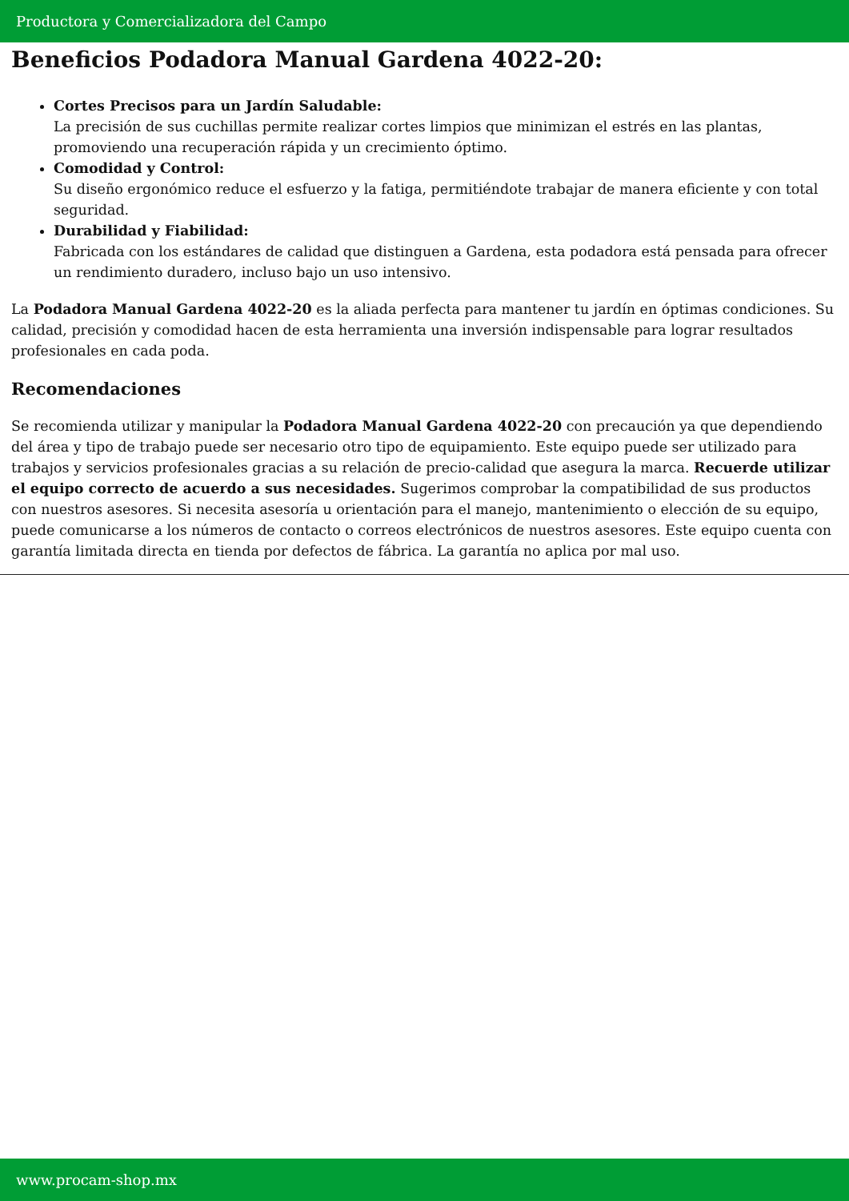Productora y Comercializadora del Campo
Beneficios Podadora Manual Gardena 4022-20:
Cortes Precisos para un Jardín Saludable:
La precisión de sus cuchillas permite realizar cortes limpios que minimizan el estrés en las plantas, promoviendo una recuperación rápida y un crecimiento óptimo.
Comodidad y Control:
Su diseño ergonómico reduce el esfuerzo y la fatiga, permitiéndote trabajar de manera eficiente y con total seguridad.
Durabilidad y Fiabilidad:
Fabricada con los estándares de calidad que distinguen a Gardena, esta podadora está pensada para ofrecer un rendimiento duradero, incluso bajo un uso intensivo.
La Podadora Manual Gardena 4022-20 es la aliada perfecta para mantener tu jardín en óptimas condiciones. Su calidad, precisión y comodidad hacen de esta herramienta una inversión indispensable para lograr resultados profesionales en cada poda.
Recomendaciones
Se recomienda utilizar y manipular la Podadora Manual Gardena 4022-20 con precaución ya que dependiendo del área y tipo de trabajo puede ser necesario otro tipo de equipamiento. Este equipo puede ser utilizado para trabajos y servicios profesionales gracias a su relación de precio-calidad que asegura la marca. Recuerde utilizar el equipo correcto de acuerdo a sus necesidades. Sugerimos comprobar la compatibilidad de sus productos con nuestros asesores. Si necesita asesoría u orientación para el manejo, mantenimiento o elección de su equipo, puede comunicarse a los números de contacto o correos electrónicos de nuestros asesores. Este equipo cuenta con garantía limitada directa en tienda por defectos de fábrica. La garantía no aplica por mal uso.
www.procam-shop.mx